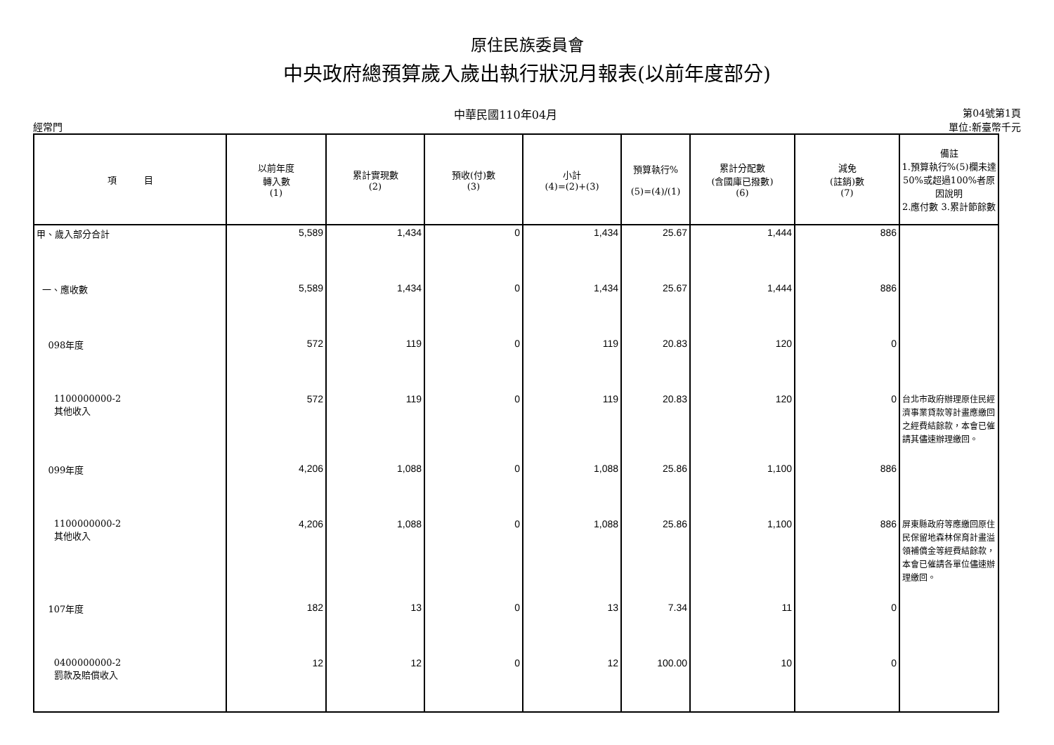原住民族委員會
中央政府總預算歲入歲出執行狀況月報表(以前年度部分)
經常門 中華民國110年04月 第04號第1頁
單位:新臺幣千元
| 項 目 | 以前年度 轉入數 (1) | 累計實現數 (2) | 預收(付)數 (3) | 小計 (4)=(2)+(3) | 預算執行% (5)=(4)/(1) | 累計分配數 (含國庫已撥數) (6) | 減免 (註銷)數 (7) | 備註 1.預算執行%(5)欄未達50%或超過100%者原因說明 2.應付數 3.累計節餘數 |
| --- | --- | --- | --- | --- | --- | --- | --- | --- |
| 甲、歲入部分合計 | 5,589 | 1,434 | 0 | 1,434 | 25.67 | 1,444 | 886 | |
| 一、應收數 | 5,589 | 1,434 | 0 | 1,434 | 25.67 | 1,444 | 886 | |
| 098年度 | 572 | 119 | 0 | 119 | 20.83 | 120 | 0 | |
| 1100000000-2 其他收入 | 572 | 119 | 0 | 119 | 20.83 | 120 | 0 | 台北市政府辦理原住民經濟事業貸款等計畫應繳回之經費結餘款，本會已催請其儘速辦理繳回。 |
| 099年度 | 4,206 | 1,088 | 0 | 1,088 | 25.86 | 1,100 | 886 | |
| 1100000000-2 其他收入 | 4,206 | 1,088 | 0 | 1,088 | 25.86 | 1,100 | 886 | 屏東縣政府等應繳回原住民保留地森林保育計畫溢領補償金等經費結餘款，本會已催請各單位儘速辦理繳回。 |
| 107年度 | 182 | 13 | 0 | 13 | 7.34 | 11 | 0 | |
| 0400000000-2 罰款及賠償收入 | 12 | 12 | 0 | 12 | 100.00 | 10 | 0 | |